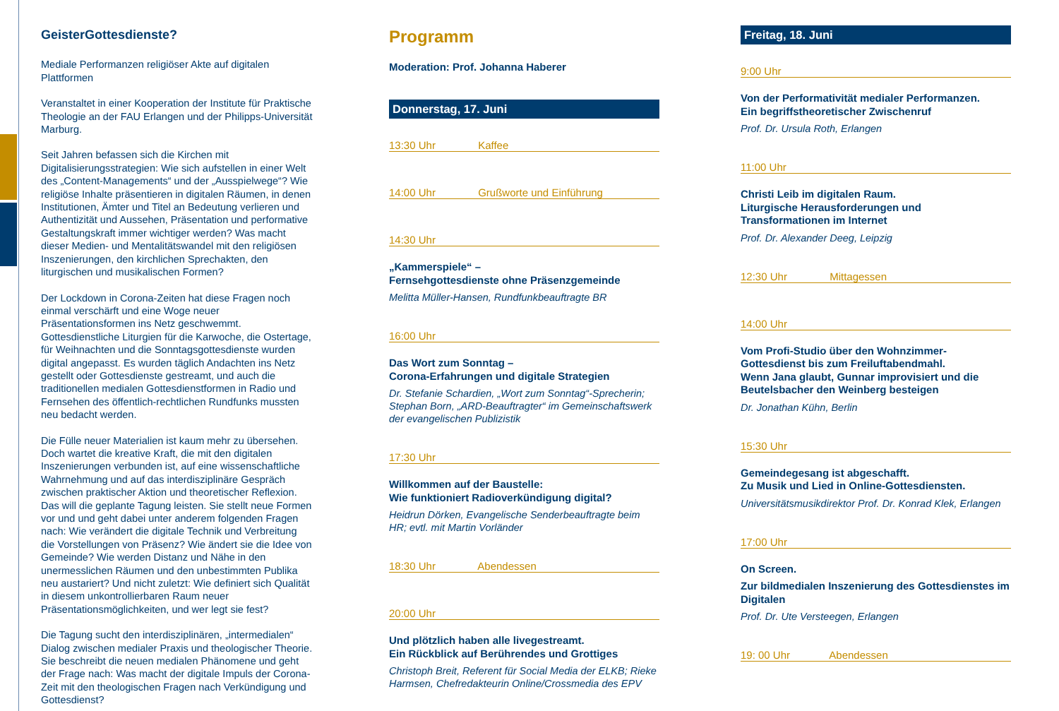GeisterGottesdienste?
Mediale Performanzen religiöser Akte auf digitalen Plattformen
Veranstaltet in einer Kooperation der Institute für Praktische Theologie an der FAU Erlangen und der Philipps-Universität Marburg.
Seit Jahren befassen sich die Kirchen mit Digitalisierungsstrategien: Wie sich aufstellen in einer Welt des „Content-Managements“ und der „Ausspielwege“? Wie religiöse Inhalte präsentieren in digitalen Räumen, in denen Institutionen, Ämter und Titel an Bedeutung verlieren und Authentizität und Aussehen, Präsentation und performative Gestaltungskraft immer wichtiger werden? Was macht dieser Medien- und Mentalitätswandel mit den religiösen Inszenierungen, den kirchlichen Sprechakten, den liturgischen und musikalischen Formen?
Der Lockdown in Corona-Zeiten hat diese Fragen noch einmal verschärft und eine Woge neuer Präsentationsformen ins Netz geschwemmt. Gottesdienstliche Liturgien für die Karwoche, die Ostertage, für Weihnachten und die Sonntagsgottesdienste wurden digital angepasst. Es wurden täglich Andachten ins Netz gestellt oder Gottesdienste gestreamt, und auch die traditionellen medialen Gottesdienstformen in Radio und Fernsehen des öffentlich-rechtlichen Rundfunks mussten neu bedacht werden.
Die Fülle neuer Materialien ist kaum mehr zu übersehen. Doch wartet die kreative Kraft, die mit den digitalen Inszenierungen verbunden ist, auf eine wissenschaftliche Wahrnehmung und auf das interdisziplinäre Gespräch zwischen praktischer Aktion und theoretischer Reflexion. Das will die geplante Tagung leisten. Sie stellt neue Formen vor und und geht dabei unter anderem folgenden Fragen nach: Wie verändert die digitale Technik und Verbreitung die Vorstellungen von Präsenz? Wie ändert sie die Idee von Gemeinde? Wie werden Distanz und Nähe in den unermesslichen Räumen und den unbestimmten Publika neu austariert? Und nicht zuletzt: Wie definiert sich Qualität in diesem unkontrollierbaren Raum neuer Präsentationsmöglichkeiten, und wer legt sie fest?
Die Tagung sucht den interdisziplinären, „intermedialen“ Dialog zwischen medialer Praxis und theologischer Theorie. Sie beschreibt die neuen medialen Phänomene und geht der Frage nach: Was macht der digitale Impuls der Corona-Zeit mit den theologischen Fragen nach Verkündigung und Gottesdienst?
Programm
Moderation: Prof. Johanna Haberer
Donnerstag, 17. Juni
13:30 Uhr Kaffee
14:00 Uhr Grußworte und Einführung
14:30 Uhr
„Kammerspiele“ –
Fernsehgottesdienste ohne Präsenzgemeinde
Melitta Müller-Hansen, Rundfunkbeauftragte BR
16:00 Uhr
Das Wort zum Sonntag –
Corona-Erfahrungen und digitale Strategien
Dr. Stefanie Schardien, „Wort zum Sonntag“-Sprecherin; Stephan Born, „ARD-Beauftragter“ im Gemeinschaftswerk der evangelischen Publizistik
17:30 Uhr
Willkommen auf der Baustelle:
Wie funktioniert Radioverkündigung digital?
Heidrun Dörken, Evangelische Senderbeauftragte beim HR; evtl. mit Martin Vorländer
18:30 Uhr Abendessen
20:00 Uhr
Und plötzlich haben alle livegestreamt.
Ein Rückblick auf Berührendes und Grottiges
Christoph Breit, Referent für Social Media der ELKB; Rieke Harmsen, Chefredakteurin Online/Crossmedia des EPV
Freitag, 18. Juni
9:00 Uhr
Von der Performativität medialer Performanzen.
Ein begriffstheoretischer Zwischenruf
Prof. Dr. Ursula Roth, Erlangen
11:00 Uhr
Christi Leib im digitalen Raum.
Liturgische Herausforderungen und Transformationen im Internet
Prof. Dr. Alexander Deeg, Leipzig
12:30 Uhr Mittagessen
14:00 Uhr
Vom Profi-Studio über den Wohnzimmer-Gottesdienst bis zum Freiluftabendmahl.
Wenn Jana glaubt, Gunnar improvisiert und die Beutelsbacher den Weinberg besteigen
Dr. Jonathan Kühn, Berlin
15:30 Uhr
Gemeindegesang ist abgeschafft.
Zu Musik und Lied in Online-Gottesdiensten.
Universitätsmusikdirektor Prof. Dr. Konrad Klek, Erlangen
17:00 Uhr
On Screen.
Zur bildmedialen Inszenierung des Gottesdienstes im Digitalen
Prof. Dr. Ute Versteegen, Erlangen
19: 00 Uhr Abendessen